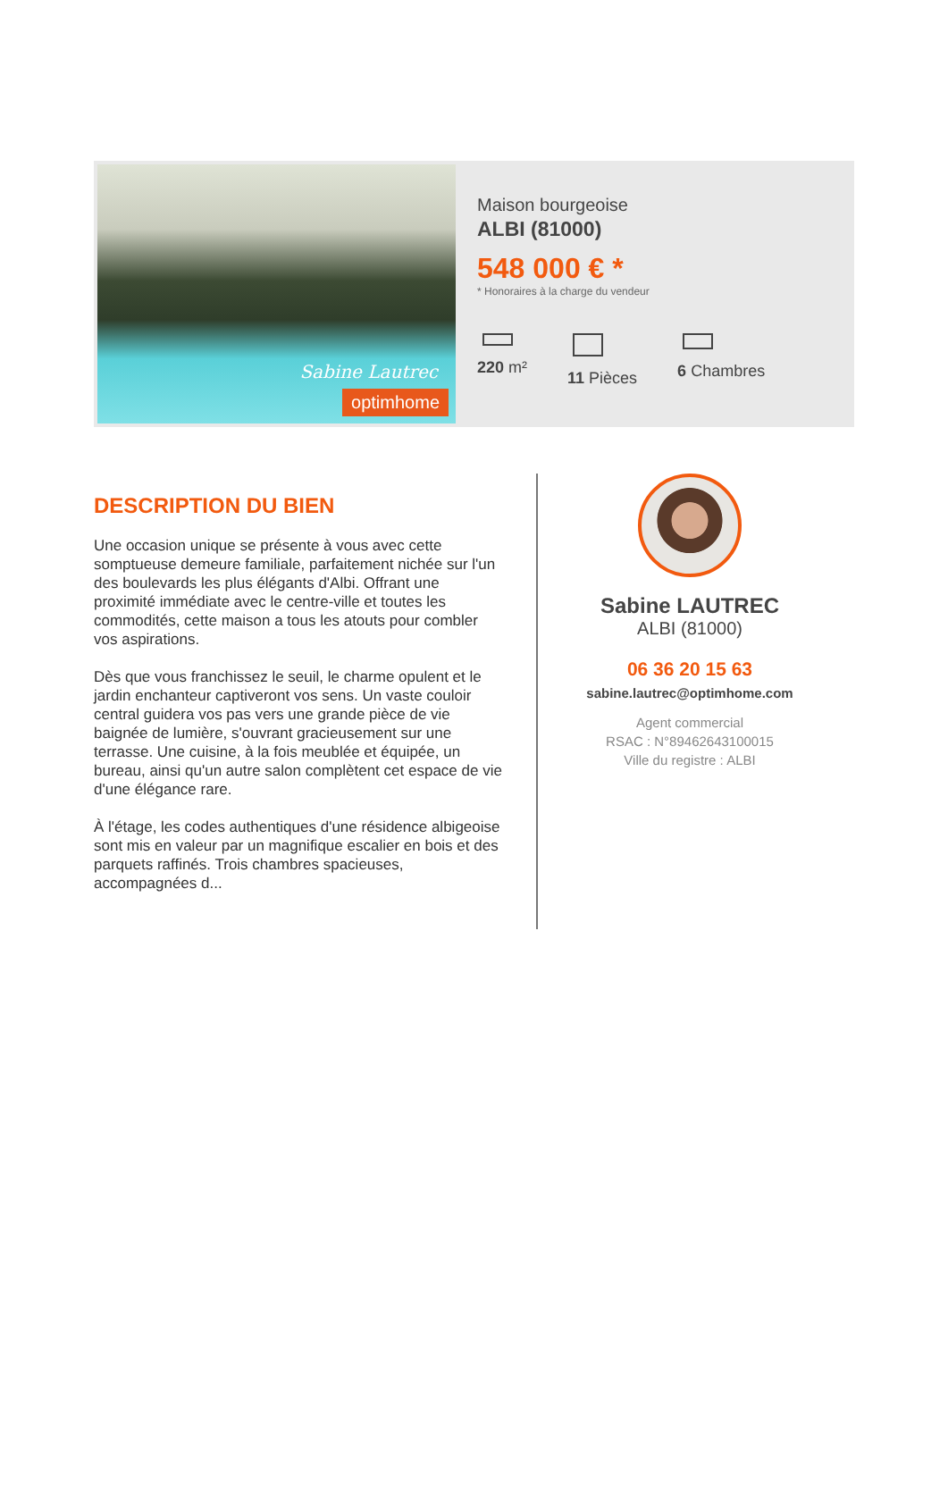Sabine Lautrec
optimhome
Maison bourgeoise
ALBI (81000)
548 000 € *
* Honoraires à la charge du vendeur
220 m² 11 Pièces 6 Chambres
DESCRIPTION DU BIEN
Une occasion unique se présente à vous avec cette somptueuse demeure familiale, parfaitement nichée sur l'un des boulevards les plus élégants d'Albi. Offrant une proximité immédiate avec le centre-ville et toutes les commodités, cette maison a tous les atouts pour combler vos aspirations.
Dès que vous franchissez le seuil, le charme opulent et le jardin enchanteur captiveront vos sens. Un vaste couloir central guidera vos pas vers une grande pièce de vie baignée de lumière, s'ouvrant gracieusement sur une terrasse. Une cuisine, à la fois meublée et équipée, un bureau, ainsi qu'un autre salon complètent cet espace de vie d'une élégance rare.
À l'étage, les codes authentiques d'une résidence albigeoise sont mis en valeur par un magnifique escalier en bois et des parquets raffinés. Trois chambres spacieuses, accompagnées d...
Sabine LAUTREC
ALBI (81000)
06 36 20 15 63
sabine.lautrec@optimhome.com
Agent commercial
RSAC : N°89462643100015
Ville du registre : ALBI